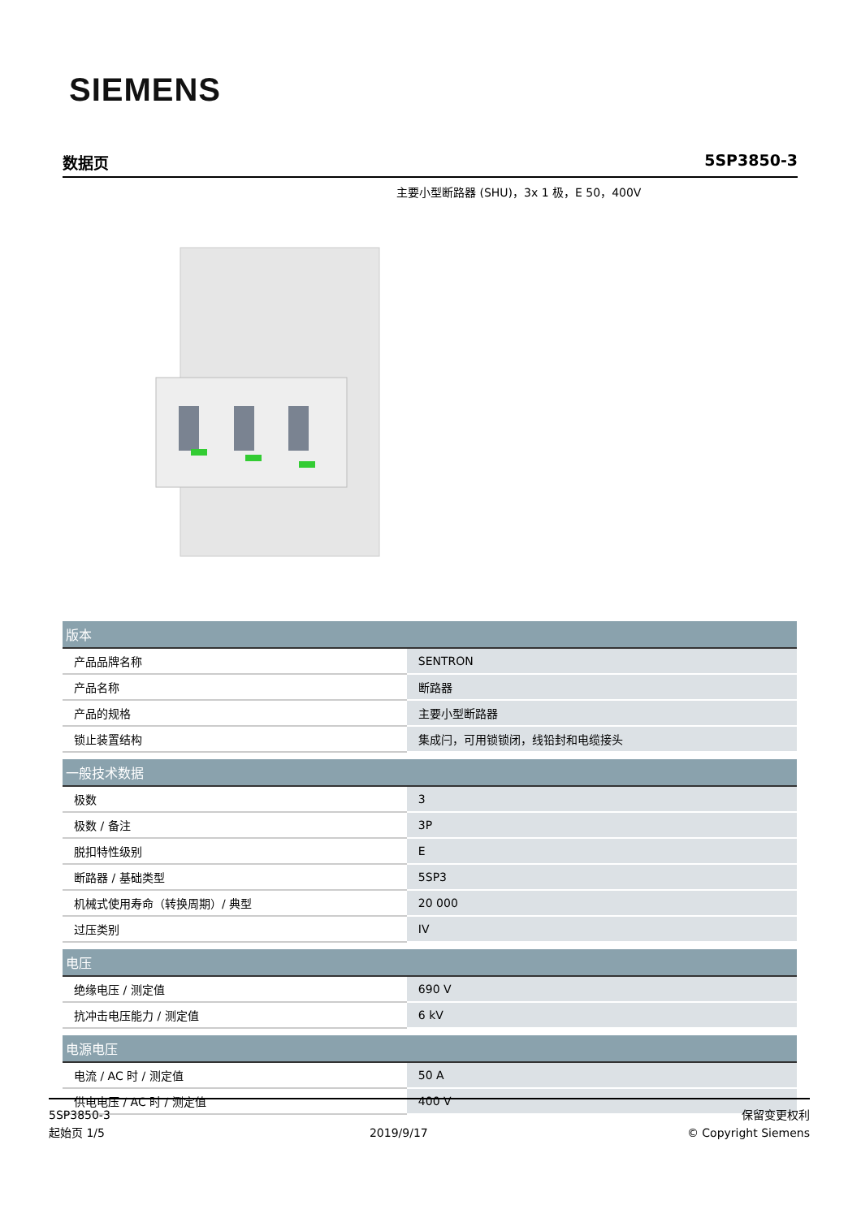SIEMENS
数据页 5SP3850-3
主要小型断路器 (SHU)，3x 1 极，E 50，400V
| 版本 | |
| --- | --- |
| 产品品牌名称 | SENTRON |
| 产品名称 | 断路器 |
| 产品的规格 | 主要小型断路器 |
| 锁止装置结构 | 集成闩，可用锁锁闭，线铅封和电缆接头 |
| 一般技术数据 | |
| 极数 | 3 |
| 极数 / 备注 | 3P |
| 脱扣特性级别 | E |
| 断路器 / 基础类型 | 5SP3 |
| 机械式使用寿命（转换周期）/ 典型 | 20 000 |
| 过压类别 | IV |
| 电压 | |
| 绝缘电压 / 测定值 | 690 V |
| 抗冲击电压能力 / 测定值 | 6 kV |
| 电源电压 | |
| 电流 / AC 时 / 测定值 | 50 A |
| 供电电压 / AC 时 / 测定值 | 400 V |
5SP3850-3
起始页 1/5
2019/9/17
保留变更权利
© Copyright Siemens